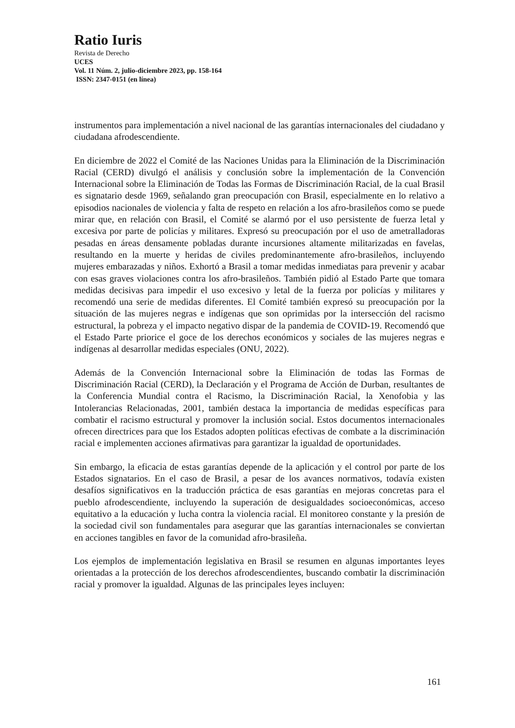Ratio Iuris
Revista de Derecho
UCES
Vol. 11 Núm. 2, julio-diciembre 2023, pp. 158-164
ISSN: 2347-0151 (en línea)
instrumentos para implementación a nivel nacional de las garantías internacionales del ciudadano y ciudadana afrodescendiente.
En diciembre de 2022 el Comité de las Naciones Unidas para la Eliminación de la Discriminación Racial (CERD) divulgó el análisis y conclusión sobre la implementación de la Convención Internacional sobre la Eliminación de Todas las Formas de Discriminación Racial, de la cual Brasil es signatario desde 1969, señalando gran preocupación con Brasil, especialmente en lo relativo a episodios nacionales de violencia y falta de respeto en relación a los afro-brasileños como se puede mirar que, en relación con Brasil, el Comité se alarmó por el uso persistente de fuerza letal y excesiva por parte de policías y militares. Expresó su preocupación por el uso de ametralladoras pesadas en áreas densamente pobladas durante incursiones altamente militarizadas en favelas, resultando en la muerte y heridas de civiles predominantemente afro-brasileños, incluyendo mujeres embarazadas y niños. Exhortó a Brasil a tomar medidas inmediatas para prevenir y acabar con esas graves violaciones contra los afro-brasileños. También pidió al Estado Parte que tomara medidas decisivas para impedir el uso excesivo y letal de la fuerza por policías y militares y recomendó una serie de medidas diferentes. El Comité también expresó su preocupación por la situación de las mujeres negras e indígenas que son oprimidas por la intersección del racismo estructural, la pobreza y el impacto negativo dispar de la pandemia de COVID-19. Recomendó que el Estado Parte priorice el goce de los derechos económicos y sociales de las mujeres negras e indígenas al desarrollar medidas especiales (ONU, 2022).
Además de la Convención Internacional sobre la Eliminación de todas las Formas de Discriminación Racial (CERD), la Declaración y el Programa de Acción de Durban, resultantes de la Conferencia Mundial contra el Racismo, la Discriminación Racial, la Xenofobia y las Intolerancias Relacionadas, 2001, también destaca la importancia de medidas específicas para combatir el racismo estructural y promover la inclusión social. Estos documentos internacionales ofrecen directrices para que los Estados adopten políticas efectivas de combate a la discriminación racial e implementen acciones afirmativas para garantizar la igualdad de oportunidades.
Sin embargo, la eficacia de estas garantías depende de la aplicación y el control por parte de los Estados signatarios. En el caso de Brasil, a pesar de los avances normativos, todavía existen desafíos significativos en la traducción práctica de esas garantías en mejoras concretas para el pueblo afrodescendiente, incluyendo la superación de desigualdades socioeconómicas, acceso equitativo a la educación y lucha contra la violencia racial. El monitoreo constante y la presión de la sociedad civil son fundamentales para asegurar que las garantías internacionales se conviertan en acciones tangibles en favor de la comunidad afro-brasileña.
Los ejemplos de implementación legislativa en Brasil se resumen en algunas importantes leyes orientadas a la protección de los derechos afrodescendientes, buscando combatir la discriminación racial y promover la igualdad. Algunas de las principales leyes incluyen:
161